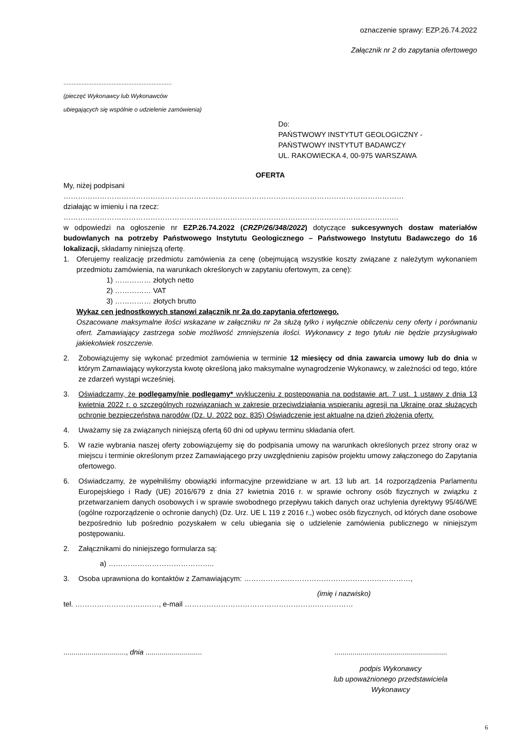oznaczenie sprawy: EZP.26.74.2022
Załącznik nr 2 do zapytania ofertowego
.................................................................
(pieczęć Wykonawcy lub Wykonawców
ubiegających się wspólnie o udzielenie zamówienia)
Do:
PAŃSTWOWY INSTYTUT GEOLOGICZNY -
PAŃSTWOWY INSTYTUT BADAWCZY
UL. RAKOWIECKA 4, 00-975 WARSZAWA
OFERTA
My, niżej podpisani
……………………………………………………………………………………………………………………………
działając w imieniu i na rzecz:
……………………………………………………………………………………………………………………….…
w odpowiedzi na ogłoszenie nr EZP.26.74.2022 (CRZP/26/348/2022) dotyczące sukcesywnych dostaw materiałów budowlanych na potrzeby Państwowego Instytutu Geologicznego – Państwowego Instytutu Badawczego do 16 lokalizacji, składamy niniejszą ofertę.
1. Oferujemy realizację przedmiotu zamówienia za cenę (obejmującą wszystkie koszty związane z należytym wykonaniem przedmiotu zamówienia, na warunkach określonych w zapytaniu ofertowym, za cenę):
1) …………… złotych netto
2) …………… VAT
3) …………… złotych brutto
Wykaz cen jednostkowych stanowi załącznik nr 2a do zapytania ofertowego.
Oszacowane maksymalne ilości wskazane w załączniku nr 2a służą tylko i wyłącznie obliczeniu ceny oferty i porównaniu ofert. Zamawiający zastrzega sobie możliwość zmniejszenia ilości. Wykonawcy z tego tytułu nie będzie przysługiwało jakiekolwiek roszczenie.
2. Zobowiązujemy się wykonać przedmiot zamówienia w terminie 12 miesięcy od dnia zawarcia umowy lub do dnia w którym Zamawiający wykorzysta kwotę określoną jako maksymalne wynagrodzenie Wykonawcy, w zależności od tego, które ze zdarzeń wystąpi wcześniej.
3. Oświadczamy, że podlegamy/nie podlegamy* wykluczeniu z postępowania na podstawie art. 7 ust. 1 ustawy z dnia 13 kwietnia 2022 r. o szczególnych rozwiązaniach w zakresie przeciwdziałania wspieraniu agresji na Ukrainę oraz służących ochronie bezpieczeństwa narodów (Dz. U. 2022 poz. 835) Oświadczenie jest aktualne na dzień złożenia oferty.
4. Uważamy się za związanych niniejszą ofertą 60 dni od upływu terminu składania ofert.
5. W razie wybrania naszej oferty zobowiązujemy się do podpisania umowy na warunkach określonych przez strony oraz w miejscu i terminie określonym przez Zamawiającego przy uwzględnieniu zapisów projektu umowy załączonego do Zapytania ofertowego.
6. Oświadczamy, że wypełniliśmy obowiązki informacyjne przewidziane w art. 13 lub art. 14 rozporządzenia Parlamentu Europejskiego i Rady (UE) 2016/679 z dnia 27 kwietnia 2016 r. w sprawie ochrony osób fizycznych w związku z przetwarzaniem danych osobowych i w sprawie swobodnego przepływu takich danych oraz uchylenia dyrektywy 95/46/WE (ogólne rozporządzenie o ochronie danych) (Dz. Urz. UE L 119 z 2016 r.,) wobec osób fizycznych, od których dane osobowe bezpośrednio lub pośrednio pozyskałem w celu ubiegania się o udzielenie zamówienia publicznego w niniejszym postępowaniu.
2. Załącznikami do niniejszego formularza są:
a) ……………………………………..
3. Osoba uprawniona do kontaktów z Zamawiającym: ……………………………………………………………,
(imię i nazwisko)
tel. ………………………..……, e-mail ……………………………………………….……………
..............................., dnia ....................................................................................
podpis Wykonawcy
lub upoważnionego przedstawiciela
Wykonawcy
6